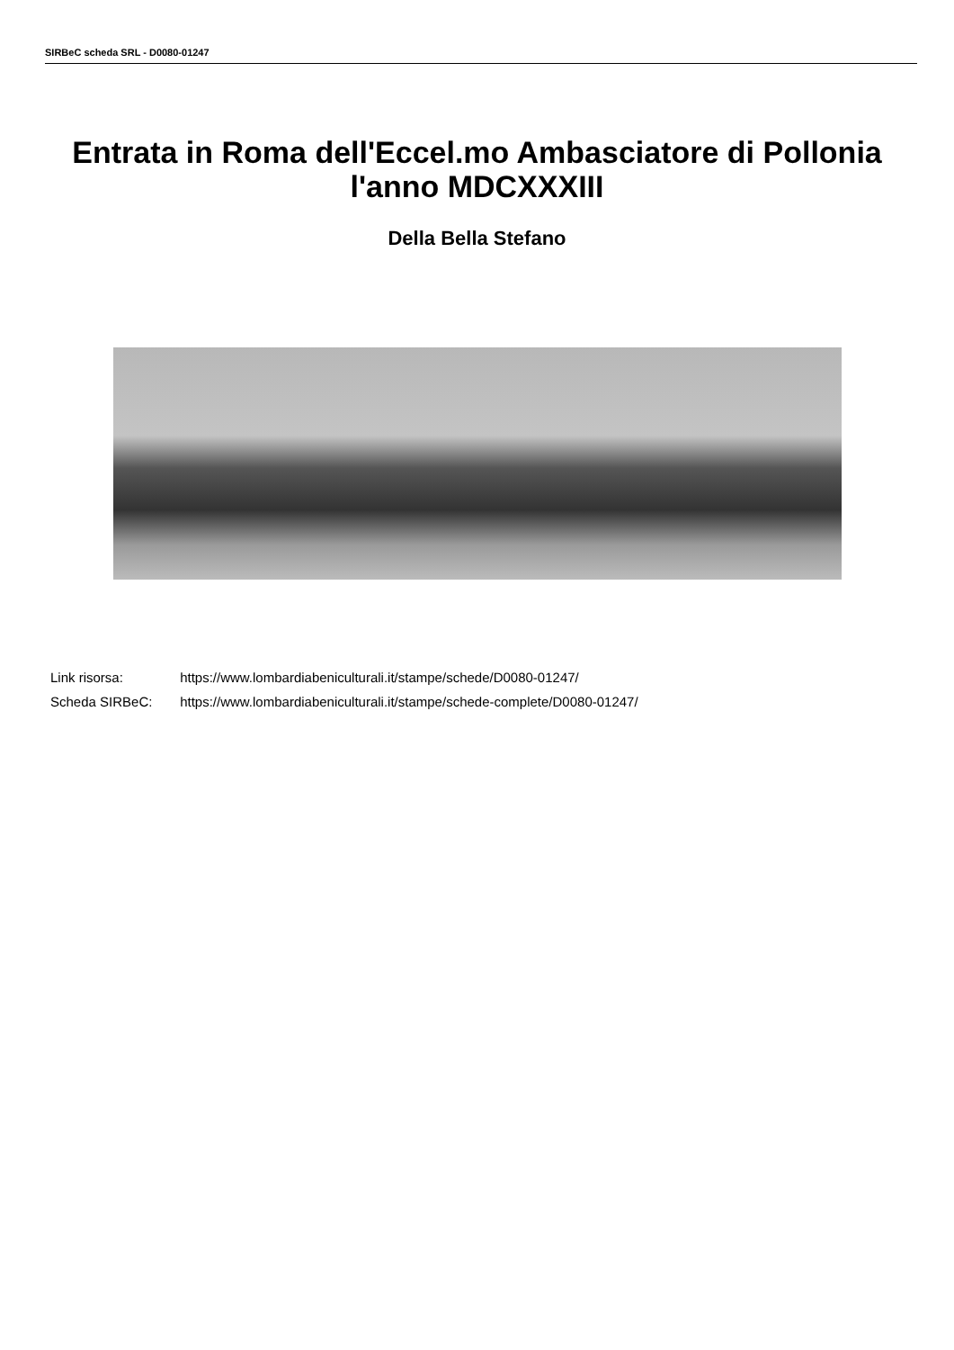SIRBeC scheda SRL - D0080-01247
Entrata in Roma dell'Eccel.mo Ambasciatore di Pollonia l'anno MDCXXXIII
Della Bella Stefano
Link risorsa: https://www.lombardiabeniculturali.it/stampe/schede/D0080-01247/
Scheda SIRBeC: https://www.lombardiabeniculturali.it/stampe/schede-complete/D0080-01247/